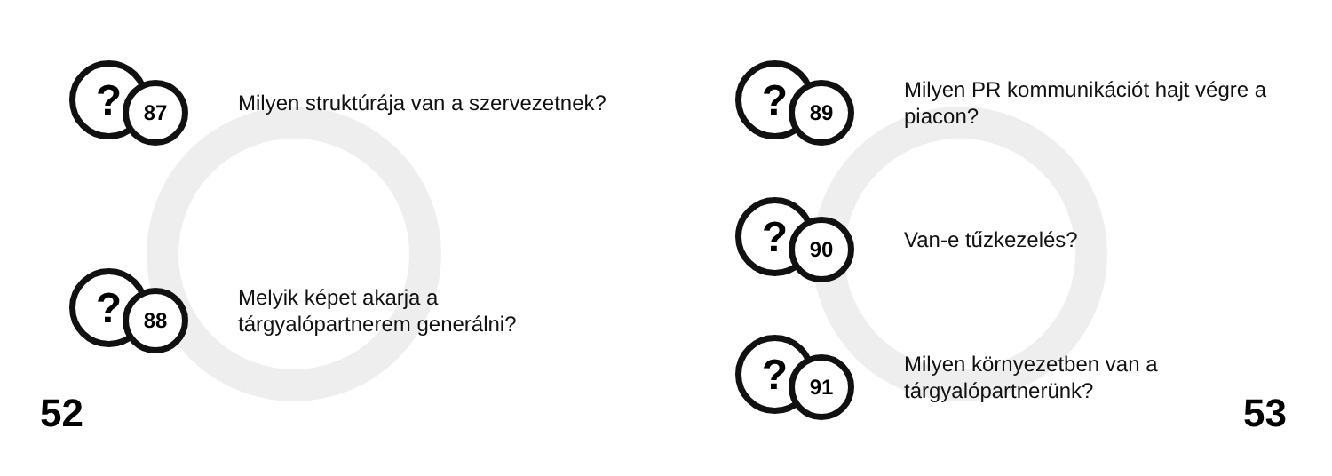? 87
Milyen struktúrája van a szervezetnek?
? 88
Melyik képet akarja a
tárgyalópartnerem generálni?
52
? 89
Milyen PR kommunikációt hajt végre a
piacon?
? 90
Van-e tűzkezelés?
? 91
Milyen környezetben van a
tárgyalópartnerünk?
53